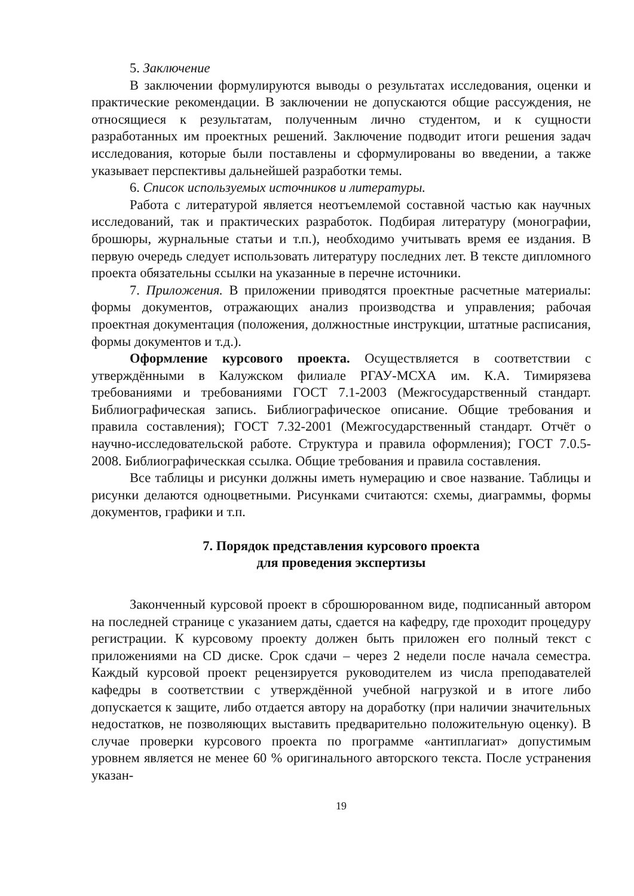5. Заключение
В заключении формулируются выводы о результатах исследования, оценки и практические рекомендации. В заключении не допускаются общие рассуждения, не относящиеся к результатам, полученным лично студентом, и к сущности разработанных им проектных решений. Заключение подводит итоги решения задач исследования, которые были поставлены и сформулированы во введении, а также указывает перспективы дальнейшей разработки темы.
6. Список используемых источников и литературы.
Работа с литературой является неотъемлемой составной частью как научных исследований, так и практических разработок. Подбирая литературу (монографии, брошюры, журнальные статьи и т.п.), необходимо учитывать время ее издания. В первую очередь следует использовать литературу последних лет. В тексте дипломного проекта обязательны ссылки на указанные в перечне источники.
7. Приложения. В приложении приводятся проектные расчетные материалы: формы документов, отражающих анализ производства и управления; рабочая проектная документация (положения, должностные инструкции, штатные расписания, формы документов и т.д.).
Оформление курсового проекта. Осуществляется в соответствии с утверждёнными в Калужском филиале РГАУ-МСХА им. К.А. Тимирязева требованиями и требованиями ГОСТ 7.1-2003 (Межгосударственный стандарт. Библиографическая запись. Библиографическое описание. Общие требования и правила составления); ГОСТ 7.32-2001 (Межгосударственный стандарт. Отчёт о научно-исследовательской работе. Структура и правила оформления); ГОСТ 7.0.5-2008. Библиографическкая ссылка. Общие требования и правила составления.
Все таблицы и рисунки должны иметь нумерацию и свое название. Таблицы и рисунки делаются одноцветными. Рисунками считаются: схемы, диаграммы, формы документов, графики и т.п.
7. Порядок представления курсового проекта
для проведения экспертизы
Законченный курсовой проект в сброшюрованном виде, подписанный автором на последней странице с указанием даты, сдается на кафедру, где проходит процедуру регистрации. К курсовому проекту должен быть приложен его полный текст с приложениями на CD диске. Срок сдачи – через 2 недели после начала семестра. Каждый курсовой проект рецензируется руководителем из числа преподавателей кафедры в соответствии с утверждённой учебной нагрузкой и в итоге либо допускается к защите, либо отдается автору на доработку (при наличии значительных недостатков, не позволяющих выставить предварительно положительную оценку). В случае проверки курсового проекта по программе «антиплагиат» допустимым уровнем является не менее 60 % оригинального авторского текста. После устранения указан-
19